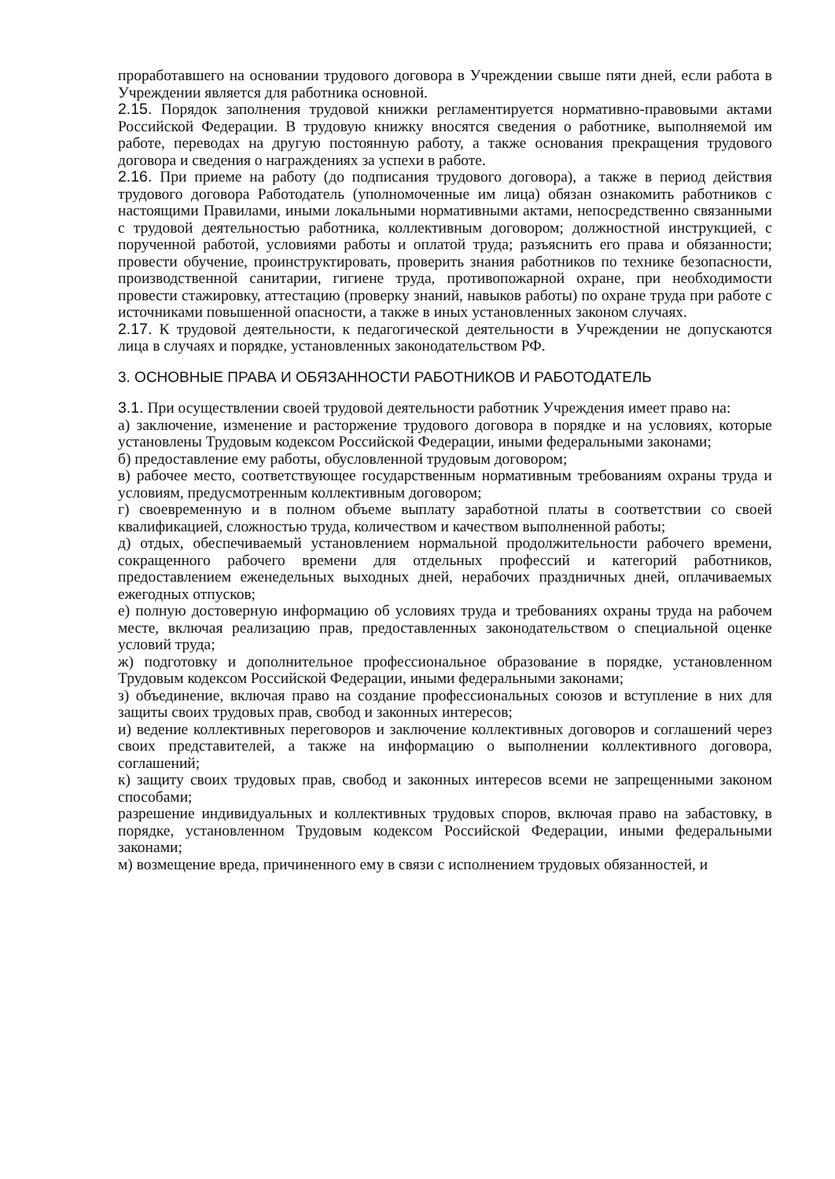проработавшего на основании трудового договора в Учреждении свыше пяти дней, если работа в Учреждении является для работника основной.
2.15. Порядок заполнения трудовой книжки регламентируется нормативно-правовыми актами Российской Федерации. В трудовую книжку вносятся сведения о работнике, выполняемой им работе, переводах на другую постоянную работу, а также основания прекращения трудового договора и сведения о награждениях за успехи в работе.
2.16. При приеме на работу (до подписания трудового договора), а также в период действия трудового договора Работодатель (уполномоченные им лица) обязан ознакомить работников с настоящими Правилами, иными локальными нормативными актами, непосредственно связанными с трудовой деятельностью работника, коллективным договором; должностной инструкцией, с порученной работой, условиями работы и оплатой труда; разъяснить его права и обязанности; провести обучение, проинструктировать, проверить знания работников по технике безопасности, производственной санитарии, гигиене труда, противопожарной охране, при необходимости провести стажировку, аттестацию (проверку знаний, навыков работы) по охране труда при работе с источниками повышенной опасности, а также в иных установленных законом случаях.
2.17. К трудовой деятельности, к педагогической деятельности в Учреждении не допускаются лица в случаях и порядке, установленных законодательством РФ.
3. ОСНОВНЫЕ ПРАВА И ОБЯЗАННОСТИ РАБОТНИКОВ И РАБОТОДАТЕЛЬ
3.1. При осуществлении своей трудовой деятельности работник Учреждения имеет право на:
а) заключение, изменение и расторжение трудового договора в порядке и на условиях, которые установлены Трудовым кодексом Российской Федерации, иными федеральными законами;
б) предоставление ему работы, обусловленной трудовым договором;
в) рабочее место, соответствующее государственным нормативным требованиям охраны труда и условиям, предусмотренным коллективным договором;
г) своевременную и в полном объеме выплату заработной платы в соответствии со своей квалификацией, сложностью труда, количеством и качеством выполненной работы;
д) отдых, обеспечиваемый установлением нормальной продолжительности рабочего времени, сокращенного рабочего времени для отдельных профессий и категорий работников, предоставлением еженедельных выходных дней, нерабочих праздничных дней, оплачиваемых ежегодных отпусков;
е) полную достоверную информацию об условиях труда и требованиях охраны труда на рабочем месте, включая реализацию прав, предоставленных законодательством о специальной оценке условий труда;
ж) подготовку и дополнительное профессиональное образование в порядке, установленном Трудовым кодексом Российской Федерации, иными федеральными законами;
з) объединение, включая право на создание профессиональных союзов и вступление в них для защиты своих трудовых прав, свобод и законных интересов;
и) ведение коллективных переговоров и заключение коллективных договоров и соглашений через своих представителей, а также на информацию о выполнении коллективного договора, соглашений;
к) защиту своих трудовых прав, свобод и законных интересов всеми не запрещенными законом способами;
разрешение индивидуальных и коллективных трудовых споров, включая право на забастовку, в порядке, установленном Трудовым кодексом Российской Федерации, иными федеральными законами;
м) возмещение вреда, причиненного ему в связи с исполнением трудовых обязанностей, и